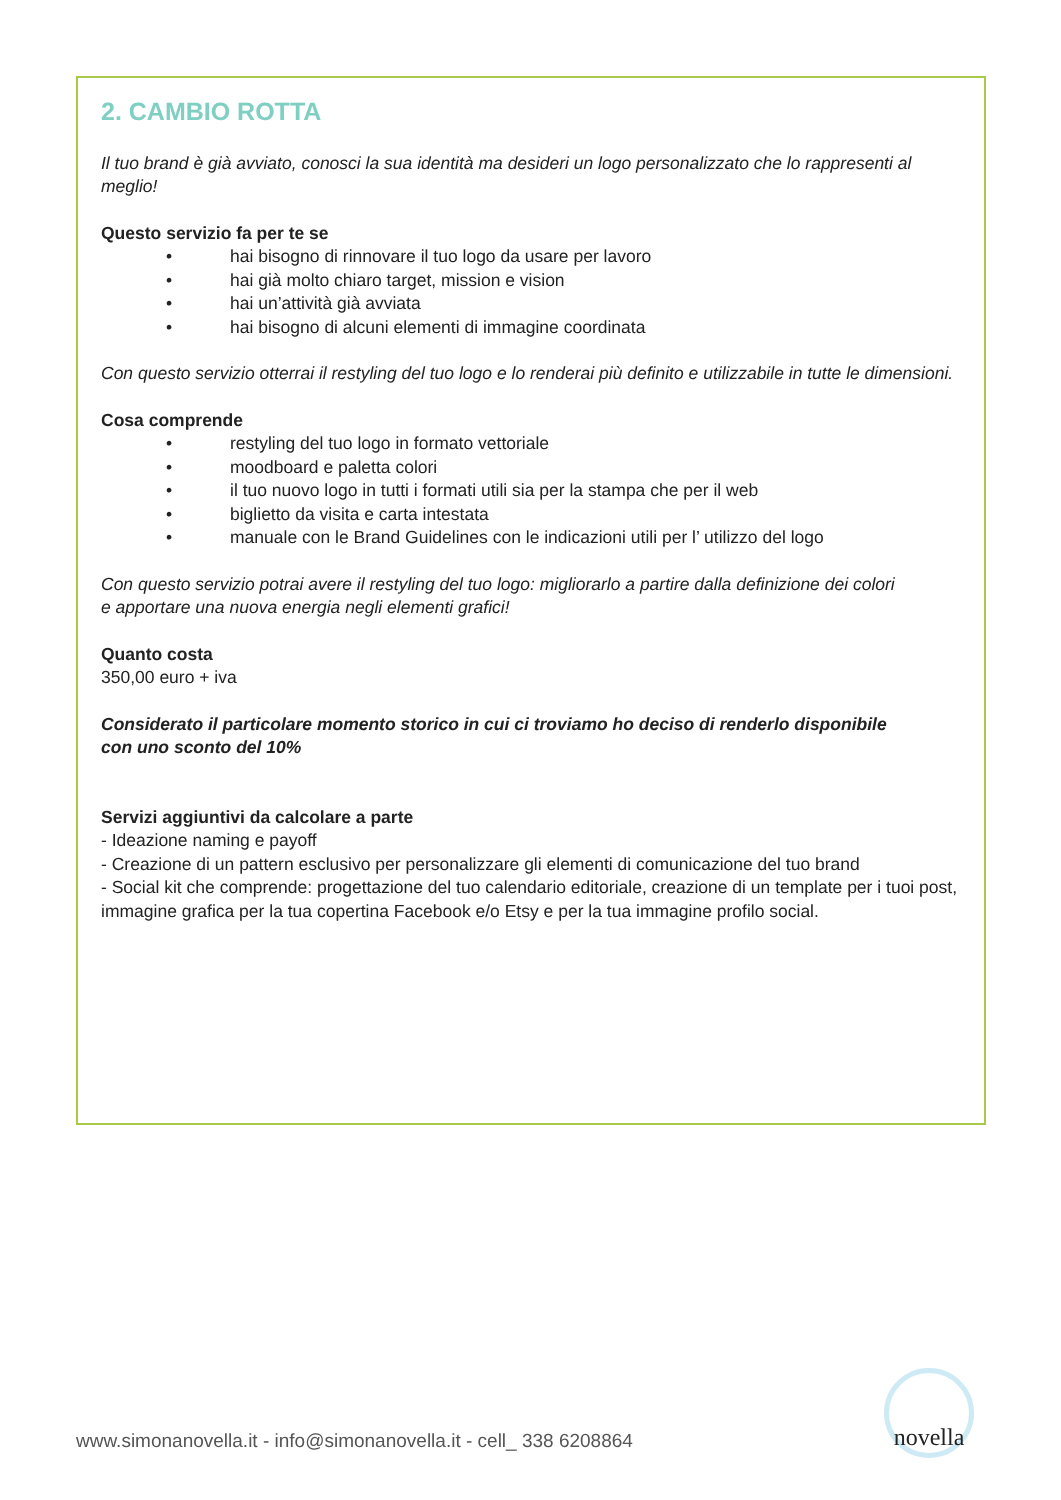2. CAMBIO ROTTA
Il tuo brand è già avviato, conosci la sua identità ma desideri un logo personalizzato che lo rappresenti al meglio!
Questo servizio fa per te se
• hai bisogno di rinnovare il tuo logo da usare per lavoro
• hai già molto chiaro target, mission e vision
• hai un’attività già avviata
• hai bisogno di alcuni elementi di immagine coordinata
Con questo servizio otterrai il restyling del tuo logo e lo renderai più definito e utilizzabile in tutte le dimensioni.
Cosa comprende
• restyling del tuo logo in formato vettoriale
• moodboard e paletta colori
• il tuo nuovo logo in tutti i formati utili sia per la stampa che per il web
• biglietto da visita e carta intestata
• manuale con le Brand Guidelines con le indicazioni utili per l’ utilizzo del logo
Con questo servizio potrai avere il restyling del tuo logo: migliorarlo a partire dalla definizione dei colori
e apportare una nuova energia negli elementi grafici!
Quanto costa
350,00 euro + iva
Considerato il particolare momento storico in cui ci troviamo ho deciso di renderlo disponibile
con uno sconto del 10%
Servizi aggiuntivi da calcolare a parte
- Ideazione naming e payoff
- Creazione di un pattern esclusivo per personalizzare gli elementi di comunicazione del tuo brand
- Social kit che comprende: progettazione del tuo calendario editoriale, creazione di un template per i tuoi post, immagine grafica per la tua copertina Facebook e/o Etsy e per la tua immagine profilo social.
www.simonanovella.it - info@simonanovella.it - cell_ 338 6208864
novella